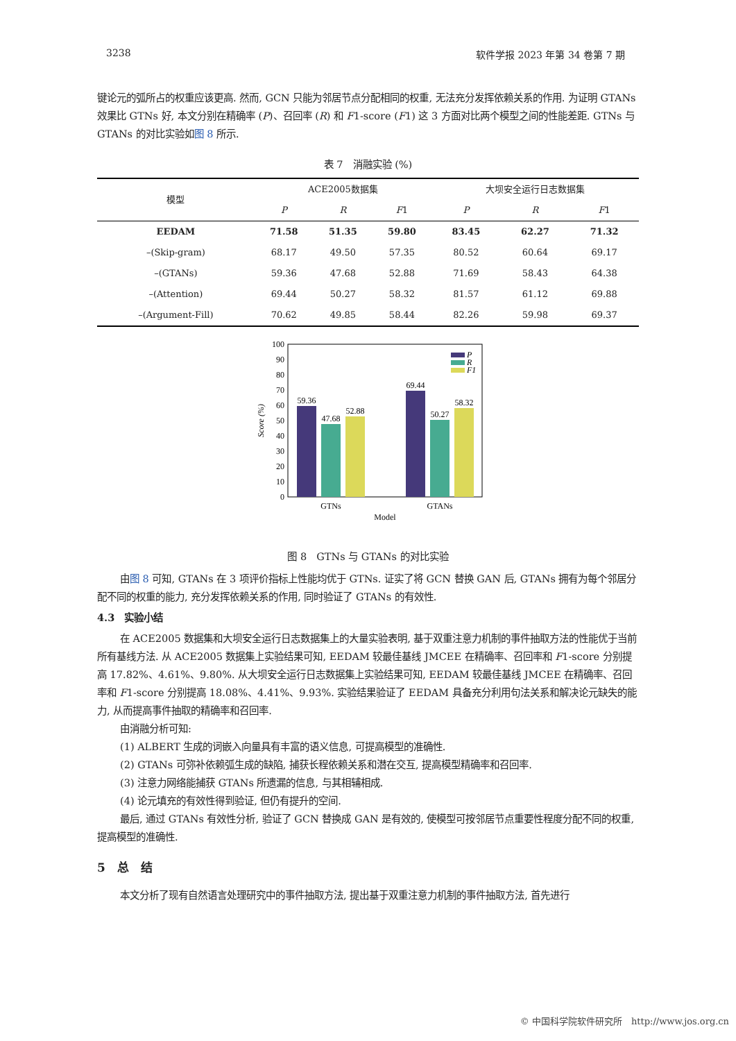3238 软件学报 2023 年第 34 卷第 7 期
键论元的弧所占的权重应该更高. 然而, GCN 只能为邻居节点分配相同的权重, 无法充分发挥依赖关系的作用. 为证明 GTANs 效果比 GTNs 好, 本文分别在精确率 (P)、召回率 (R) 和 F1-score (F1) 这 3 方面对比两个模型之间的性能差距. GTNs 与 GTANs 的对比实验如图 8 所示.
表 7　消融实验 (%)
| 模型 | ACE2005数据集 | | | 大坝安全运行日志数据集 | | |
| --- | --- | --- | --- | --- | --- | --- |
| | P | R | F 1 | P | R | F 1 |
| EEDAM | 71.58 | 51.35 | 59.80 | 83.45 | 62.27 | 71.32 |
| –(Skip-gram) | 68.17 | 49.50 | 57.35 | 80.52 | 60.64 | 69.17 |
| –(GTANs) | 59.36 | 47.68 | 52.88 | 71.69 | 58.43 | 64.38 |
| –(Attention) | 69.44 | 50.27 | 58.32 | 81.57 | 61.12 | 69.88 |
| –(Argument-Fill) | 70.62 | 49.85 | 58.44 | 82.26 | 59.98 | 69.37 |
100
90
80
70
60
50
40
30
20
10
0
Score (%)
59.36
47.68
52.88
69.44
50.27
58.32
P
R
F1
GTNs
GTANs
Model
图 8　GTNs 与 GTANs 的对比实验
由图 8 可知, GTANs 在 3 项评价指标上性能均优于 GTNs. 证实了将 GCN 替换 GAN 后, GTANs 拥有为每个邻居分配不同的权重的能力, 充分发挥依赖关系的作用, 同时验证了 GTANs 的有效性.
4.3　实验小结
在 ACE2005 数据集和大坝安全运行日志数据集上的大量实验表明, 基于双重注意力机制的事件抽取方法的性能优于当前所有基线方法. 从 ACE2005 数据集上实验结果可知, EEDAM 较最佳基线 JMCEE 在精确率、召回率和 F1-score 分别提高 17.82%、4.61%、9.80%. 从大坝安全运行日志数据集上实验结果可知, EEDAM 较最佳基线 JMCEE 在精确率、召回率和 F1-score 分别提高 18.08%、4.41%、9.93%. 实验结果验证了 EEDAM 具备充分利用句法关系和解决论元缺失的能力, 从而提高事件抽取的精确率和召回率.
由消融分析可知:
(1) ALBERT 生成的词嵌入向量具有丰富的语义信息, 可提高模型的准确性.
(2) GTANs 可弥补依赖弧生成的缺陷, 捕获长程依赖关系和潜在交互, 提高模型精确率和召回率.
(3) 注意力网络能捕获 GTANs 所遗漏的信息, 与其相辅相成.
(4) 论元填充的有效性得到验证, 但仍有提升的空间.
最后, 通过 GTANs 有效性分析, 验证了 GCN 替换成 GAN 是有效的, 使模型可按邻居节点重要性程度分配不同的权重, 提高模型的准确性.
5　总　结
本文分析了现有自然语言处理研究中的事件抽取方法, 提出基于双重注意力机制的事件抽取方法, 首先进行
© 中国科学院软件研究所　http://www.jos.org.cn